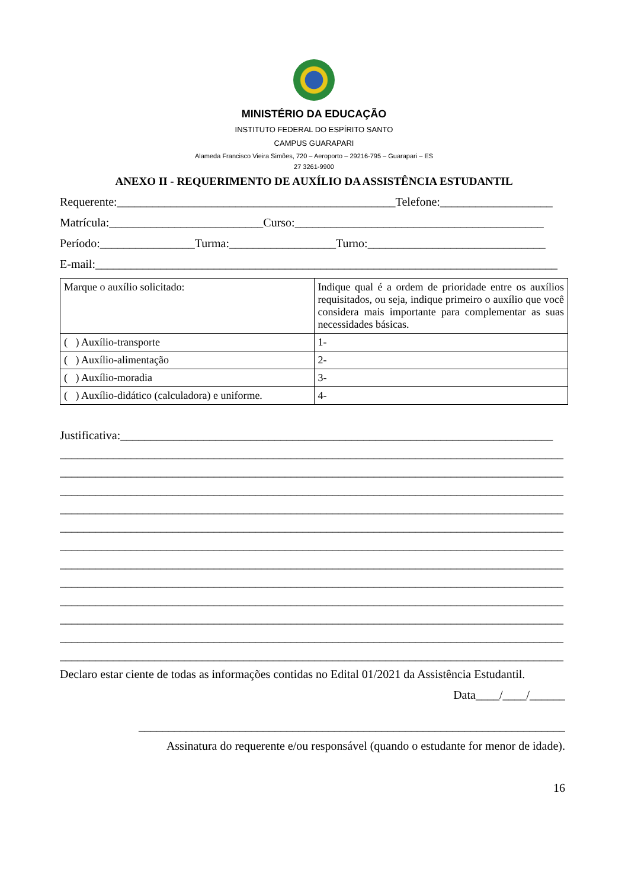MINISTÉRIO DA EDUCAÇÃO
INSTITUTO FEDERAL DO ESPÍRITO SANTO
CAMPUS GUARAPARI
Alameda Francisco Vieira Simões, 720 – Aeroporto – 29216-795 – Guarapari – ES
27 3261-9900
ANEXO II - REQUERIMENTO DE AUXÍLIO DA ASSISTÊNCIA ESTUDANTIL
Requerente:_______________________________________________Telefone:___________________
Matrícula:__________________________Curso:__________________________________________
Período:________________Turma:__________________Turno:______________________________
E-mail:______________________________________________________________________________
| Marque o auxílio solicitado: | Indique qual é a ordem de prioridade entre os auxílios requisitados, ou seja, indique primeiro o auxílio que você considera mais importante para complementar as suas necessidades básicas. |
| ( ) Auxílio-transporte | 1- |
| ( ) Auxílio-alimentação | 2- |
| ( ) Auxílio-moradia | 3- |
| ( ) Auxílio-didático (calculadora) e uniforme. | 4- |
Justificativa:_________________________________________________________________________
_____________________________________________________________________________________
_____________________________________________________________________________________
_____________________________________________________________________________________
_____________________________________________________________________________________
_____________________________________________________________________________________
_____________________________________________________________________________________
_____________________________________________________________________________________
_____________________________________________________________________________________
_____________________________________________________________________________________
_____________________________________________________________________________________
_____________________________________________________________________________________
_____________________________________________________________________________________
Declaro estar ciente de todas as informações contidas no Edital 01/2021 da Assistência Estudantil.
Data____/____/______
________________________________________________________________________
Assinatura do requerente e/ou responsável (quando o estudante for menor de idade).
16